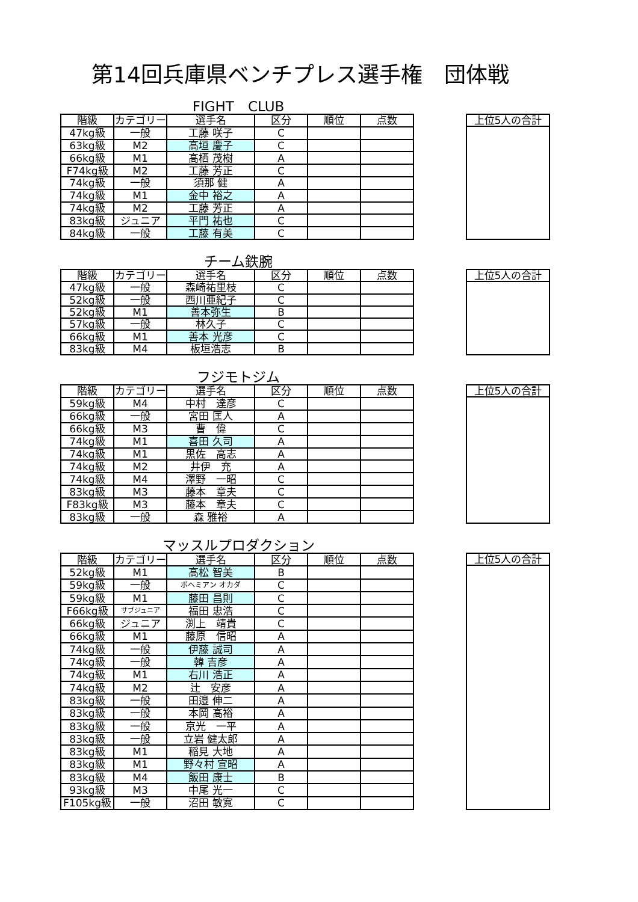第14回兵庫県ベンチプレス選手権　団体戦
FIGHT　CLUB
| 階級 | カテゴリー | 選手名 | 区分 | 順位 | 点数 |
| --- | --- | --- | --- | --- | --- |
| 47kg級 | 一般 | 工藤 咲子 | C | | |
| 63kg級 | M2 | 高垣 慶子 | C | | |
| 66kg級 | M1 | 高栖 茂樹 | A | | |
| F74kg級 | M2 | 工藤 芳正 | C | | |
| 74kg級 | 一般 | 須那 健 | A | | |
| 74kg級 | M1 | 金中 裕之 | A | | |
| 74kg級 | M2 | 工藤 芳正 | A | | |
| 83kg級 | ジュニア | 平門 祐也 | C | | |
| 84kg級 | 一般 | 工藤 有美 | C | | |
| 上位5人の合計 |
| --- |
チーム鉄腕
| 階級 | カテゴリー | 選手名 | 区分 | 順位 | 点数 |
| --- | --- | --- | --- | --- | --- |
| 47kg級 | 一般 | 森崎祐里枝 | C | | |
| 52kg級 | 一般 | 西川亜紀子 | C | | |
| 52kg級 | M1 | 善本弥生 | B | | |
| 57kg級 | 一般 | 林久子 | C | | |
| 66kg級 | M1 | 善本 光彦 | C | | |
| 83kg級 | M4 | 板垣浩志 | B | | |
| 上位5人の合計 |
| --- |
フジモトジム
| 階級 | カテゴリー | 選手名 | 区分 | 順位 | 点数 |
| --- | --- | --- | --- | --- | --- |
| 59kg級 | M4 | 中村 達彦 | C | | |
| 66kg級 | 一般 | 宮田 匡人 | A | | |
| 66kg級 | M3 | 曹 偉 | C | | |
| 74kg級 | M1 | 喜田 久司 | A | | |
| 74kg級 | M1 | 黒佐 高志 | A | | |
| 74kg級 | M2 | 井伊 充 | A | | |
| 74kg級 | M4 | 澤野 一昭 | C | | |
| 83kg級 | M3 | 藤本 章夫 | C | | |
| F83kg級 | M3 | 藤本 章夫 | C | | |
| 83kg級 | 一般 | 森 雅裕 | A | | |
| 上位5人の合計 |
| --- |
マッスルプロダクション
| 階級 | カテゴリー | 選手名 | 区分 | 順位 | 点数 |
| --- | --- | --- | --- | --- | --- |
| 52kg級 | M1 | 高松 智美 | B | | |
| 59kg級 | 一般 | ボヘミアン オカダ | C | | |
| 59kg級 | M1 | 藤田 昌則 | C | | |
| F66kg級 | サブジュニア | 福田 忠浩 | C | | |
| 66kg級 | ジュニア | 渕上 靖貴 | C | | |
| 66kg級 | M1 | 藤原 信昭 | A | | |
| 74kg級 | 一般 | 伊藤 誠司 | A | | |
| 74kg級 | 一般 | 韓 吉彦 | A | | |
| 74kg級 | M1 | 右川 浩正 | A | | |
| 74kg級 | M2 | 辻 安彦 | A | | |
| 83kg級 | 一般 | 田邉 伸二 | A | | |
| 83kg級 | 一般 | 本岡 高裕 | A | | |
| 83kg級 | 一般 | 京光 一平 | A | | |
| 83kg級 | 一般 | 立岩 健太郎 | A | | |
| 83kg級 | M1 | 稲見 大地 | A | | |
| 83kg級 | M1 | 野々村 宣昭 | A | | |
| 83kg級 | M4 | 飯田 康士 | B | | |
| 93kg級 | M3 | 中尾 光一 | C | | |
| F105kg級 | 一般 | 沼田 敏寛 | C | | |
| 上位5人の合計 |
| --- |